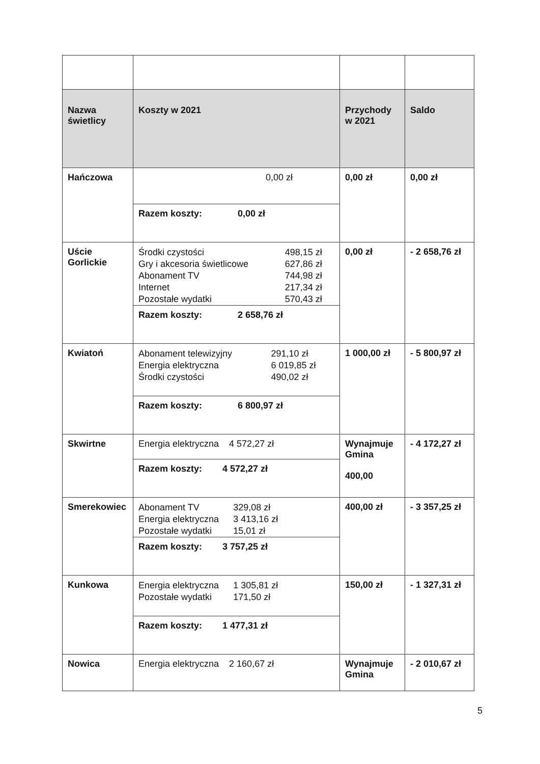| Nazwa świetlicy | Koszty w 2021 | Przychody w 2021 | Saldo |
| --- | --- | --- | --- |
| Hańczowa | 0,00 zł Razem koszty: 0,00 zł | 0,00 zł | 0,00 zł |
| Uście Gorlickie | / Środki czystości / 498,15 zł / / Gry i akcesoria świetlicowe / 627,86 zł / / Abonament TV / 744,98 zł / / Internet / 217,34 zł / / Pozostałe wydatki / 570,43 zł / Razem koszty: 2 658,76 zł | 0,00 zł | - 2 658,76 zł |
| Kwiatoń | / Abonament telewizyjny / 291,10 zł / / Energia elektryczna / 6 019,85 zł / / Środki czystości / 490,02 zł / Razem koszty: 6 800,97 zł | 1 000,00 zł | - 5 800,97 zł |
| Skwirtne | Energia elektryczna 4 572,27 zł Razem koszty: 4 572,27 zł | Wynajmuje Gmina 400,00 | - 4 172,27 zł |
| Smerekowiec | / Abonament TV / 329,08 zł / / Energia elektryczna / 3 413,16 zł / / Pozostałe wydatki / 15,01 zł / Razem koszty: 3 757,25 zł | 400,00 zł | - 3 357,25 zł |
| Kunkowa | / Energia elektryczna / 1 305,81 zł / / Pozostałe wydatki / 171,50 zł / Razem koszty: 1 477,31 zł | 150,00 zł | - 1 327,31 zł |
| Nowica | Energia elektryczna 2 160,67 zł | Wynajmuje Gmina | - 2 010,67 zł |
5